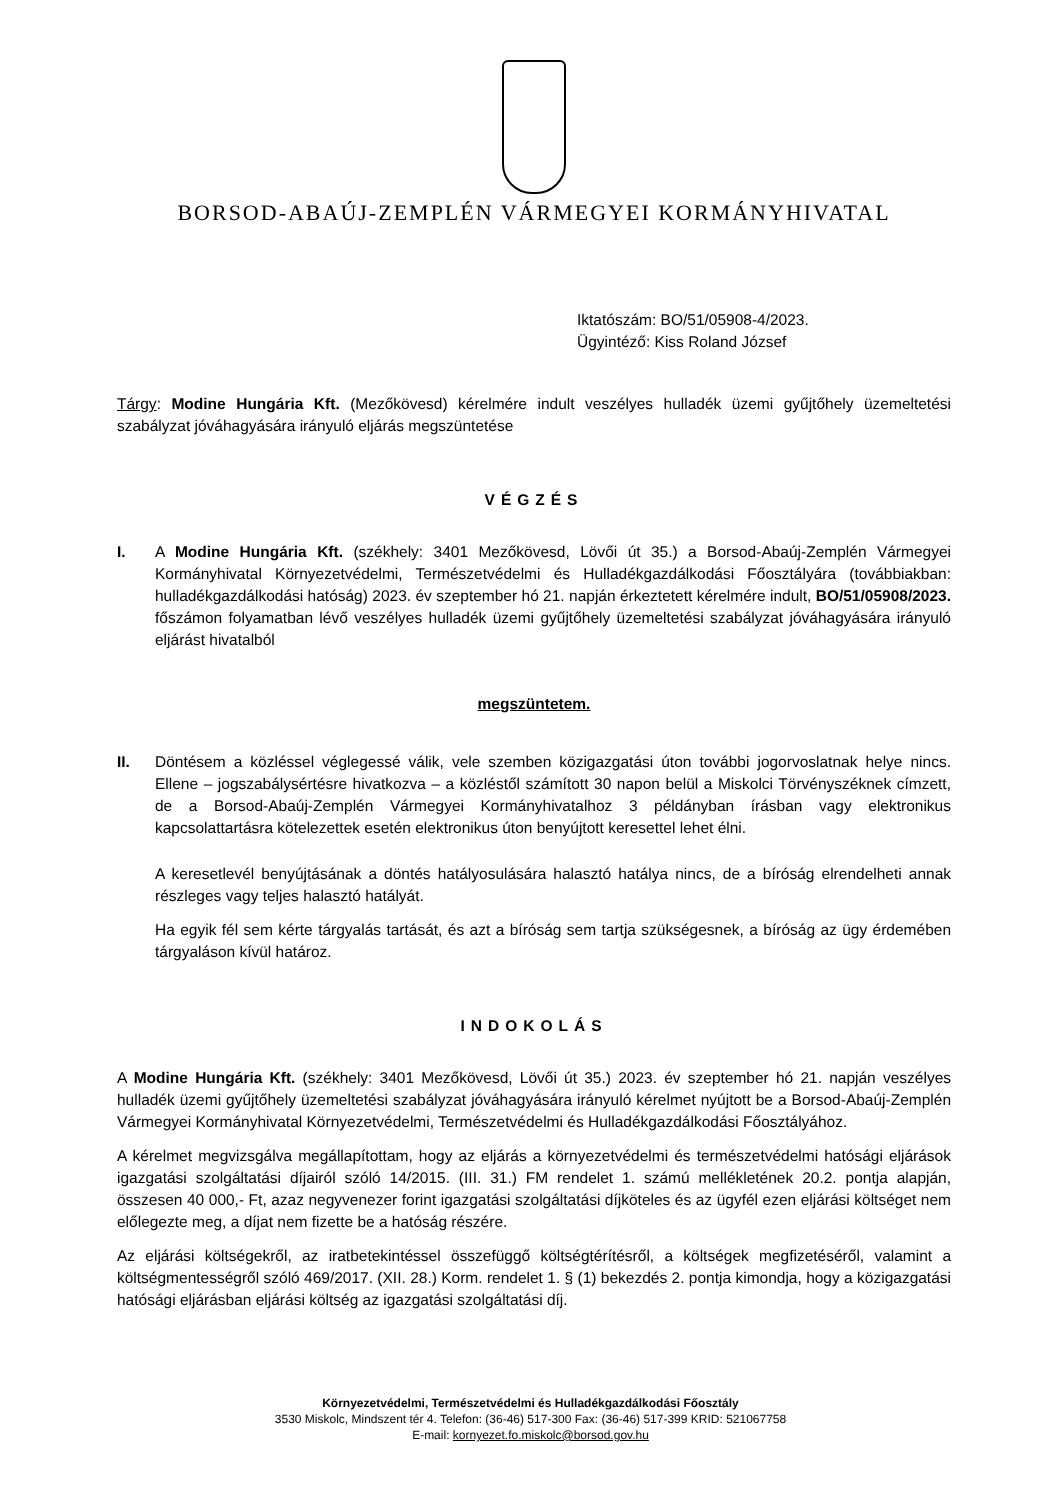BORSOD-ABAÚJ-ZEMPLÉN VÁRMEGYEI KORMÁNYHIVATAL
Iktatószám: BO/51/05908-4/2023.
Ügyintéző: Kiss Roland József
Tárgy: Modine Hungária Kft. (Mezőkövesd) kérelmére indult veszélyes hulladék üzemi gyűjtőhely üzemeltetési szabályzat jóváhagyására irányuló eljárás megszüntetése
VÉGZÉS
I. A Modine Hungária Kft. (székhely: 3401 Mezőkövesd, Lövői út 35.) a Borsod-Abaúj-Zemplén Vármegyei Kormányhivatal Környezetvédelmi, Természetvédelmi és Hulladékgazdálkodási Főosztályára (továbbiakban: hulladékgazdálkodási hatóság) 2023. év szeptember hó 21. napján érkeztetett kérelmére indult, BO/51/05908/2023. főszámon folyamatban lévő veszélyes hulladék üzemi gyűjtőhely üzemeltetési szabályzat jóváhagyására irányuló eljárást hivatalból
megszüntetem.
II. Döntésem a közléssel véglegessé válik, vele szemben közigazgatási úton további jogorvoslatnak helye nincs. Ellene – jogszabálysértésre hivatkozva – a közléstől számított 30 napon belül a Miskolci Törvényszéknek címzett, de a Borsod-Abaúj-Zemplén Vármegyei Kormányhivatalhoz 3 példányban írásban vagy elektronikus kapcsolattartásra kötelezettek esetén elektronikus úton benyújtott keresettel lehet élni.
A keresetlevél benyújtásának a döntés hatályosulására halasztó hatálya nincs, de a bíróság elrendelheti annak részleges vagy teljes halasztó hatályát.
Ha egyik fél sem kérte tárgyalás tartását, és azt a bíróság sem tartja szükségesnek, a bíróság az ügy érdemében tárgyaláson kívül határoz.
INDOKOLÁS
A Modine Hungária Kft. (székhely: 3401 Mezőkövesd, Lövői út 35.) 2023. év szeptember hó 21. napján veszélyes hulladék üzemi gyűjtőhely üzemeltetési szabályzat jóváhagyására irányuló kérelmet nyújtott be a Borsod-Abaúj-Zemplén Vármegyei Kormányhivatal Környezetvédelmi, Természetvédelmi és Hulladékgazdálkodási Főosztályához.
A kérelmet megvizsgálva megállapítottam, hogy az eljárás a környezetvédelmi és természetvédelmi hatósági eljárások igazgatási szolgáltatási díjairól szóló 14/2015. (III. 31.) FM rendelet 1. számú mellékletének 20.2. pontja alapján, összesen 40 000,- Ft, azaz negyvenezer forint igazgatási szolgáltatási díjköteles és az ügyfél ezen eljárási költséget nem előlegezte meg, a díjat nem fizette be a hatóság részére.
Az eljárási költségekről, az iratbetekintéssel összefüggő költségtérítésről, a költségek megfizetéséről, valamint a költségmentességről szóló 469/2017. (XII. 28.) Korm. rendelet 1. § (1) bekezdés 2. pontja kimondja, hogy a közigazgatási hatósági eljárásban eljárási költség az igazgatási szolgáltatási díj.
Környezetvédelmi, Természetvédelmi és Hulladékgazdálkodási Főosztály
3530 Miskolc, Mindszent tér 4. Telefon: (36-46) 517-300 Fax: (36-46) 517-399 KRID: 521067758
E-mail: kornyezet.fo.miskolc@borsod.gov.hu